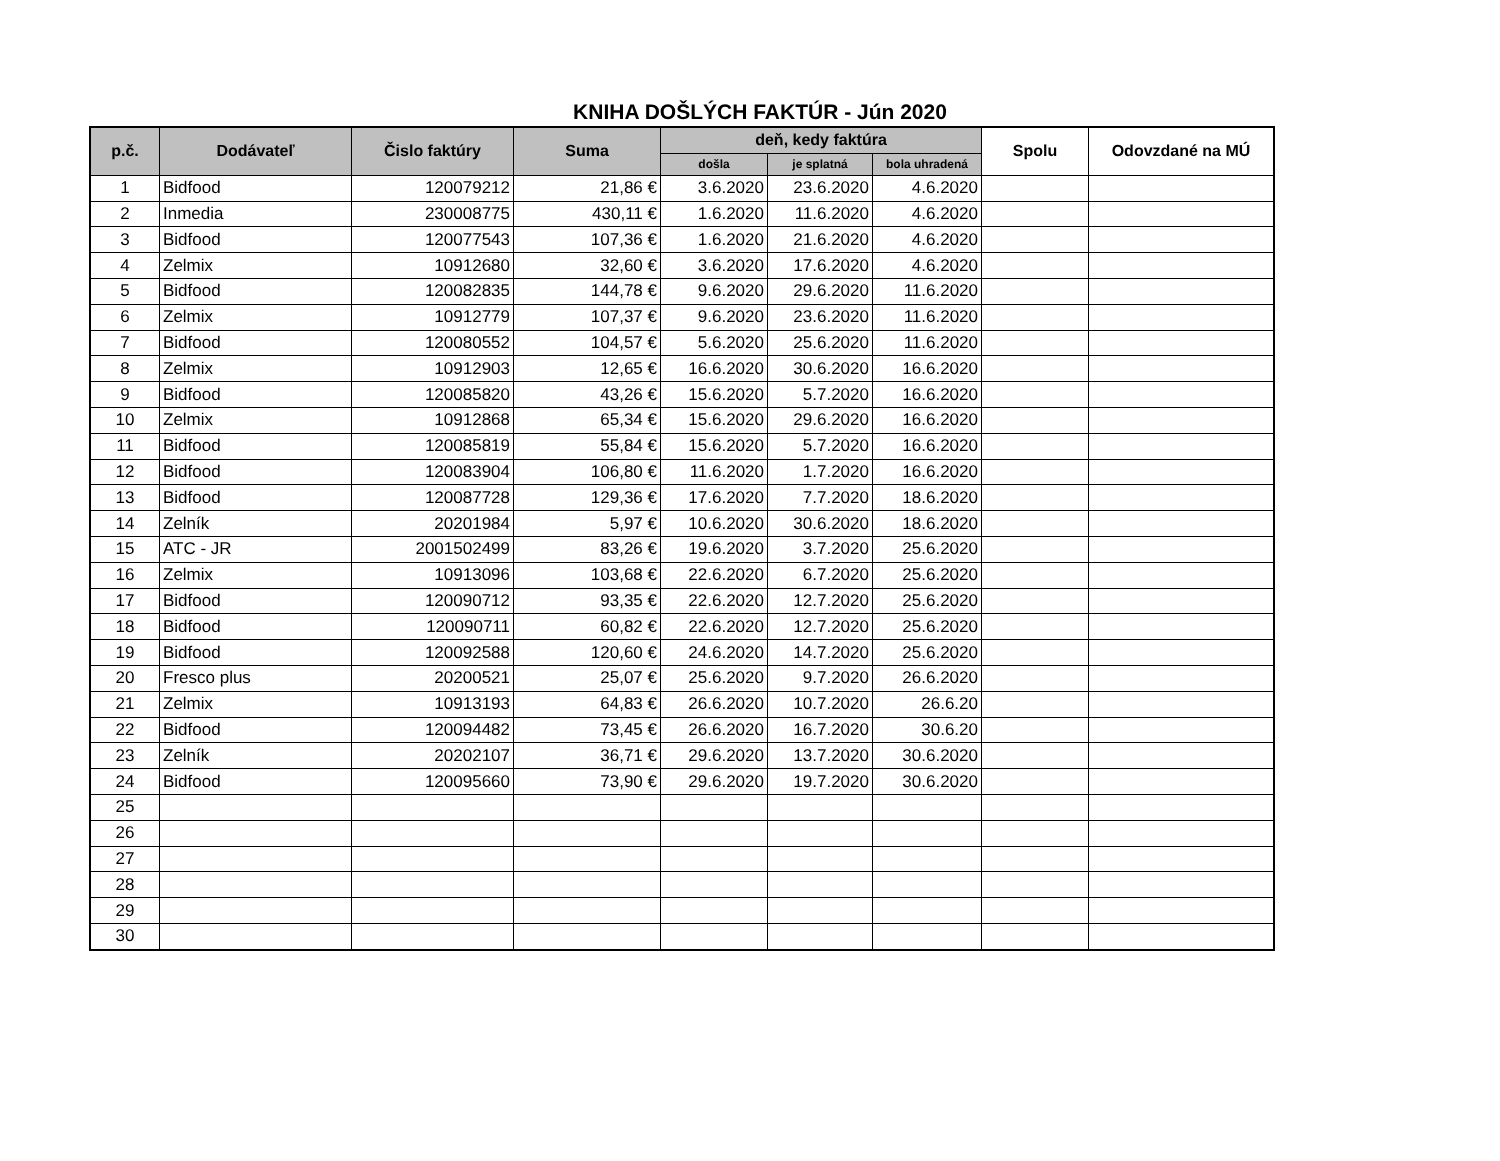KNIHA DOŠLÝCH FAKTÚR - Jún 2020
| p.č. | Dodávateľ | Čislo faktúry | Suma | deň, kedy faktúra | | | Spolu | Odovzdané na MÚ |
| --- | --- | --- | --- | --- | --- | --- | --- | --- |
| | | | | došla | je splatná | bola uhradená | | |
| 1 | Bidfood | 120079212 | 21,86 € | 3.6.2020 | 23.6.2020 | 4.6.2020 | | |
| 2 | Inmedia | 230008775 | 430,11 € | 1.6.2020 | 11.6.2020 | 4.6.2020 | | |
| 3 | Bidfood | 120077543 | 107,36 € | 1.6.2020 | 21.6.2020 | 4.6.2020 | | |
| 4 | Zelmix | 10912680 | 32,60 € | 3.6.2020 | 17.6.2020 | 4.6.2020 | | |
| 5 | Bidfood | 120082835 | 144,78 € | 9.6.2020 | 29.6.2020 | 11.6.2020 | | |
| 6 | Zelmix | 10912779 | 107,37 € | 9.6.2020 | 23.6.2020 | 11.6.2020 | | |
| 7 | Bidfood | 120080552 | 104,57 € | 5.6.2020 | 25.6.2020 | 11.6.2020 | | |
| 8 | Zelmix | 10912903 | 12,65 € | 16.6.2020 | 30.6.2020 | 16.6.2020 | | |
| 9 | Bidfood | 120085820 | 43,26 € | 15.6.2020 | 5.7.2020 | 16.6.2020 | | |
| 10 | Zelmix | 10912868 | 65,34 € | 15.6.2020 | 29.6.2020 | 16.6.2020 | | |
| 11 | Bidfood | 120085819 | 55,84 € | 15.6.2020 | 5.7.2020 | 16.6.2020 | | |
| 12 | Bidfood | 120083904 | 106,80 € | 11.6.2020 | 1.7.2020 | 16.6.2020 | | |
| 13 | Bidfood | 120087728 | 129,36 € | 17.6.2020 | 7.7.2020 | 18.6.2020 | | |
| 14 | Zelník | 20201984 | 5,97 € | 10.6.2020 | 30.6.2020 | 18.6.2020 | | |
| 15 | ATC - JR | 2001502499 | 83,26 € | 19.6.2020 | 3.7.2020 | 25.6.2020 | | |
| 16 | Zelmix | 10913096 | 103,68 € | 22.6.2020 | 6.7.2020 | 25.6.2020 | | |
| 17 | Bidfood | 120090712 | 93,35 € | 22.6.2020 | 12.7.2020 | 25.6.2020 | | |
| 18 | Bidfood | 120090711 | 60,82 € | 22.6.2020 | 12.7.2020 | 25.6.2020 | | |
| 19 | Bidfood | 120092588 | 120,60 € | 24.6.2020 | 14.7.2020 | 25.6.2020 | | |
| 20 | Fresco plus | 20200521 | 25,07 € | 25.6.2020 | 9.7.2020 | 26.6.2020 | | |
| 21 | Zelmix | 10913193 | 64,83 € | 26.6.2020 | 10.7.2020 | 26.6.20 | | |
| 22 | Bidfood | 120094482 | 73,45 € | 26.6.2020 | 16.7.2020 | 30.6.20 | | |
| 23 | Zelník | 20202107 | 36,71 € | 29.6.2020 | 13.7.2020 | 30.6.2020 | | |
| 24 | Bidfood | 120095660 | 73,90 € | 29.6.2020 | 19.7.2020 | 30.6.2020 | | |
| 25 | | | | | | | | |
| 26 | | | | | | | | |
| 27 | | | | | | | | |
| 28 | | | | | | | | |
| 29 | | | | | | | | |
| 30 | | | | | | | | |